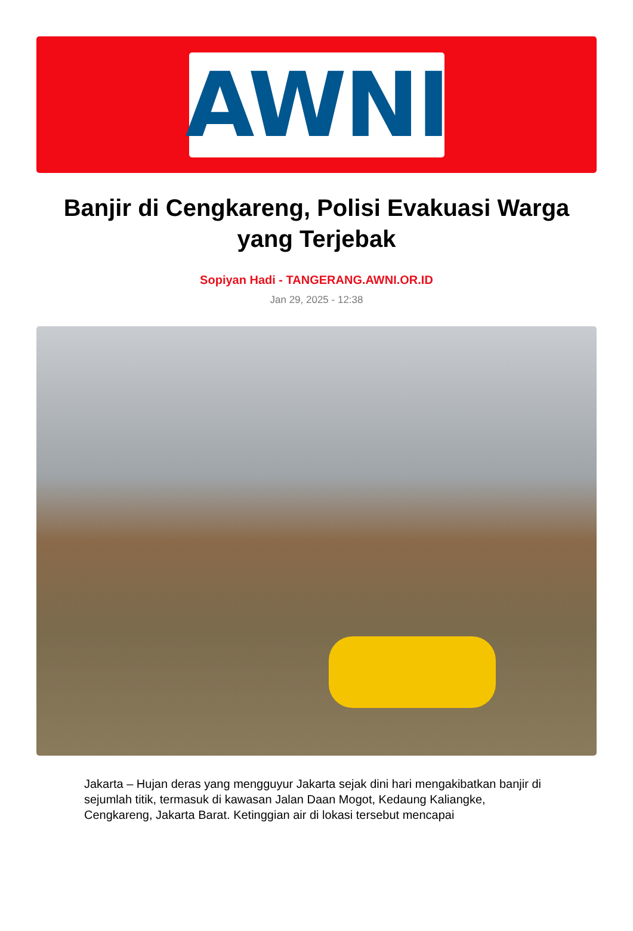AWNI
Banjir di Cengkareng, Polisi Evakuasi Warga yang Terjebak
Sopiyan Hadi - TANGERANG.AWNI.OR.ID
Jan 29, 2025 - 12:38
Jakarta – Hujan deras yang mengguyur Jakarta sejak dini hari mengakibatkan banjir di sejumlah titik, termasuk di kawasan Jalan Daan Mogot, Kedaung Kaliangke, Cengkareng, Jakarta Barat. Ketinggian air di lokasi tersebut mencapai